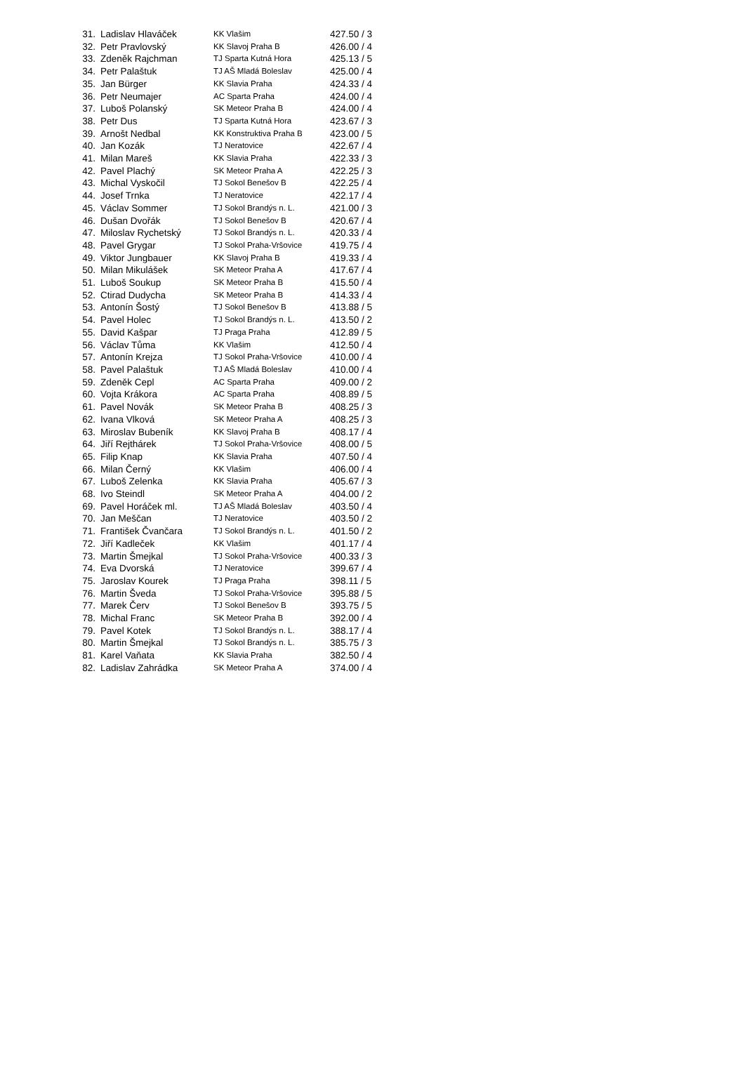| 31. | Ladislav Hlaváček | KK Vlašim | 427.50 / 3 |
| 32. | Petr Pravlovský | KK Slavoj Praha B | 426.00 / 4 |
| 33. | Zdeněk Rajchman | TJ Sparta Kutná Hora | 425.13 / 5 |
| 34. | Petr Palaštuk | TJ AŠ Mladá Boleslav | 425.00 / 4 |
| 35. | Jan Bürger | KK Slavia Praha | 424.33 / 4 |
| 36. | Petr Neumajer | AC Sparta Praha | 424.00 / 4 |
| 37. | Luboš Polanský | SK Meteor Praha B | 424.00 / 4 |
| 38. | Petr Dus | TJ Sparta Kutná Hora | 423.67 / 3 |
| 39. | Arnošt Nedbal | KK Konstruktiva Praha B | 423.00 / 5 |
| 40. | Jan Kozák | TJ Neratovice | 422.67 / 4 |
| 41. | Milan Mareš | KK Slavia Praha | 422.33 / 3 |
| 42. | Pavel Plachý | SK Meteor Praha A | 422.25 / 3 |
| 43. | Michal Vyskočil | TJ Sokol Benešov B | 422.25 / 4 |
| 44. | Josef Trnka | TJ Neratovice | 422.17 / 4 |
| 45. | Václav Sommer | TJ Sokol Brandýs n. L. | 421.00 / 3 |
| 46. | Dušan Dvořák | TJ Sokol Benešov B | 420.67 / 4 |
| 47. | Miloslav Rychetský | TJ Sokol Brandýs n. L. | 420.33 / 4 |
| 48. | Pavel Grygar | TJ Sokol Praha-Vršovice | 419.75 / 4 |
| 49. | Viktor Jungbauer | KK Slavoj Praha B | 419.33 / 4 |
| 50. | Milan Mikulášek | SK Meteor Praha A | 417.67 / 4 |
| 51. | Luboš Soukup | SK Meteor Praha B | 415.50 / 4 |
| 52. | Ctirad Dudycha | SK Meteor Praha B | 414.33 / 4 |
| 53. | Antonín Šostý | TJ Sokol Benešov B | 413.88 / 5 |
| 54. | Pavel Holec | TJ Sokol Brandýs n. L. | 413.50 / 2 |
| 55. | David Kašpar | TJ Praga Praha | 412.89 / 5 |
| 56. | Václav Tůma | KK Vlašim | 412.50 / 4 |
| 57. | Antonín Krejza | TJ Sokol Praha-Vršovice | 410.00 / 4 |
| 58. | Pavel Palaštuk | TJ AŠ Mladá Boleslav | 410.00 / 4 |
| 59. | Zdeněk Cepl | AC Sparta Praha | 409.00 / 2 |
| 60. | Vojta Krákora | AC Sparta Praha | 408.89 / 5 |
| 61. | Pavel Novák | SK Meteor Praha B | 408.25 / 3 |
| 62. | Ivana Vlková | SK Meteor Praha A | 408.25 / 3 |
| 63. | Miroslav Bubeník | KK Slavoj Praha B | 408.17 / 4 |
| 64. | Jiří Rejthárek | TJ Sokol Praha-Vršovice | 408.00 / 5 |
| 65. | Filip Knap | KK Slavia Praha | 407.50 / 4 |
| 66. | Milan Černý | KK Vlašim | 406.00 / 4 |
| 67. | Luboš Zelenka | KK Slavia Praha | 405.67 / 3 |
| 68. | Ivo Steindl | SK Meteor Praha A | 404.00 / 2 |
| 69. | Pavel Horáček ml. | TJ AŠ Mladá Boleslav | 403.50 / 4 |
| 70. | Jan Meščan | TJ Neratovice | 403.50 / 2 |
| 71. | František Čvančara | TJ Sokol Brandýs n. L. | 401.50 / 2 |
| 72. | Jiří Kadleček | KK Vlašim | 401.17 / 4 |
| 73. | Martin Šmejkal | TJ Sokol Praha-Vršovice | 400.33 / 3 |
| 74. | Eva Dvorská | TJ Neratovice | 399.67 / 4 |
| 75. | Jaroslav Kourek | TJ Praga Praha | 398.11 / 5 |
| 76. | Martin Šveda | TJ Sokol Praha-Vršovice | 395.88 / 5 |
| 77. | Marek Červ | TJ Sokol Benešov B | 393.75 / 5 |
| 78. | Michal Franc | SK Meteor Praha B | 392.00 / 4 |
| 79. | Pavel Kotek | TJ Sokol Brandýs n. L. | 388.17 / 4 |
| 80. | Martin Šmejkal | TJ Sokol Brandýs n. L. | 385.75 / 3 |
| 81. | Karel Vaňata | KK Slavia Praha | 382.50 / 4 |
| 82. | Ladislav Zahrádka | SK Meteor Praha A | 374.00 / 4 |